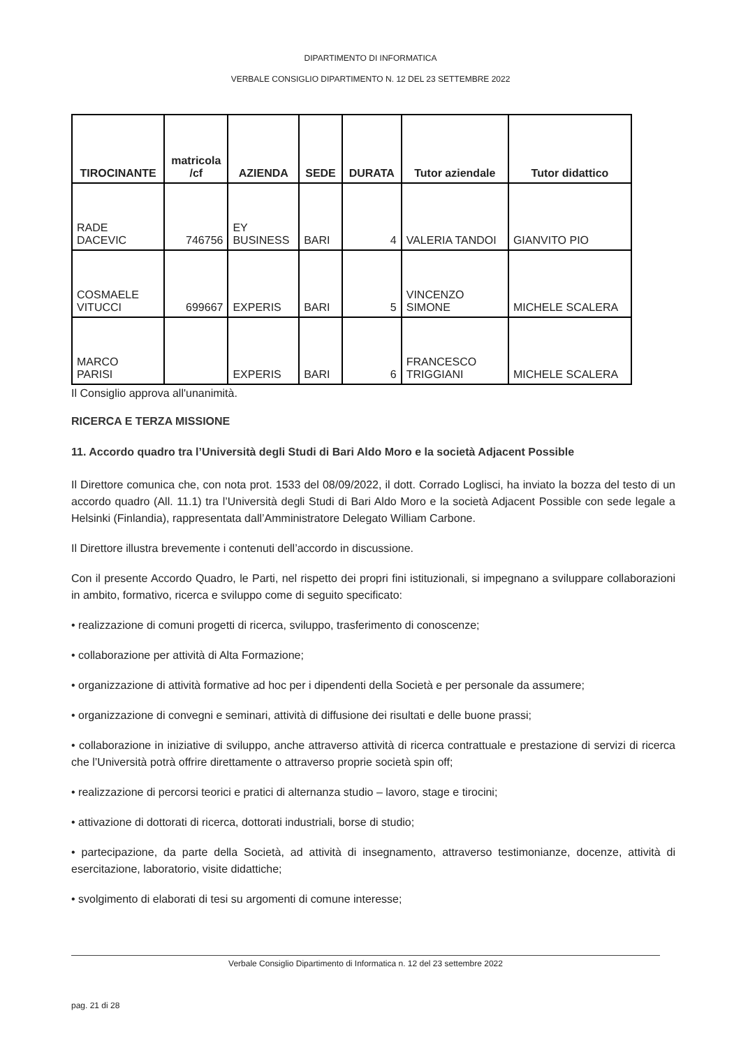DIPARTIMENTO DI INFORMATICA
VERBALE CONSIGLIO DIPARTIMENTO N. 12 DEL 23 SETTEMBRE 2022
| TIROCINANTE | matricola /cf | AZIENDA | SEDE | DURATA | Tutor aziendale | Tutor didattico |
| --- | --- | --- | --- | --- | --- | --- |
| RADE DACEVIC | 746756 | EY BUSINESS | BARI | 4 | VALERIA TANDOI | GIANVITO PIO |
| COSMAELE VITUCCI | 699667 | EXPERIS | BARI | 5 | VINCENZO SIMONE | MICHELE SCALERA |
| MARCO PARISI | | EXPERIS | BARI | 6 | FRANCESCO TRIGGIANI | MICHELE SCALERA |
Il Consiglio approva all'unanimità.
RICERCA E TERZA MISSIONE
11. Accordo quadro tra l’Università degli Studi di Bari Aldo Moro e la società Adjacent Possible
Il Direttore comunica che, con nota prot. 1533 del 08/09/2022, il dott. Corrado Loglisci, ha inviato la bozza del testo di un accordo quadro (All. 11.1) tra l’Università degli Studi di Bari Aldo Moro e la società Adjacent Possible con sede legale a Helsinki (Finlandia), rappresentata dall’Amministratore Delegato William Carbone.
Il Direttore illustra brevemente i contenuti dell’accordo in discussione.
Con il presente Accordo Quadro, le Parti, nel rispetto dei propri fini istituzionali, si impegnano a sviluppare collaborazioni in ambito, formativo, ricerca e sviluppo come di seguito specificato:
• realizzazione di comuni progetti di ricerca, sviluppo, trasferimento di conoscenze;
• collaborazione per attività di Alta Formazione;
• organizzazione di attività formative ad hoc per i dipendenti della Società e per personale da assumere;
• organizzazione di convegni e seminari, attività di diffusione dei risultati e delle buone prassi;
• collaborazione in iniziative di sviluppo, anche attraverso attività di ricerca contrattuale e prestazione di servizi di ricerca che l’Università potrà offrire direttamente o attraverso proprie società spin off;
• realizzazione di percorsi teorici e pratici di alternanza studio – lavoro, stage e tirocini;
• attivazione di dottorati di ricerca, dottorati industriali, borse di studio;
• partecipazione, da parte della Società, ad attività di insegnamento, attraverso testimonianze, docenze, attività di esercitazione, laboratorio, visite didattiche;
• svolgimento di elaborati di tesi su argomenti di comune interesse;
Verbale Consiglio Dipartimento di Informatica n. 12 del 23 settembre 2022
pag. 21 di 28